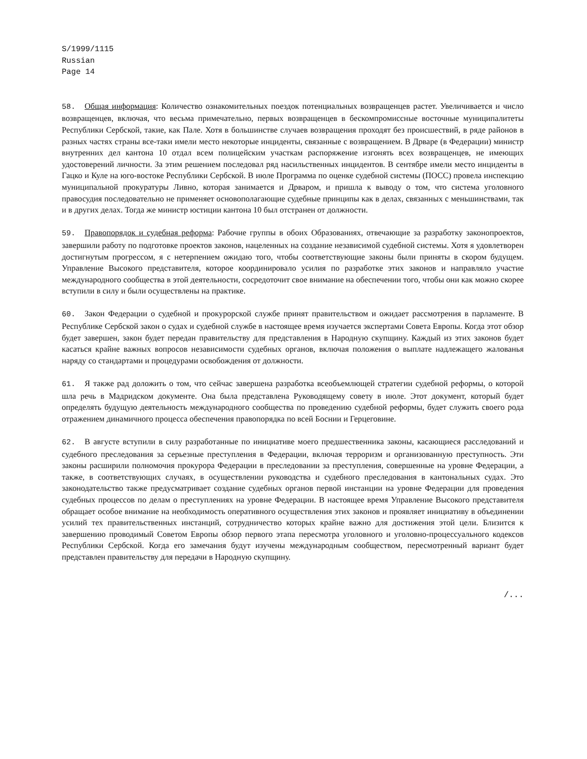S/1999/1115
Russian
Page 14
58. Общая информация: Количество ознакомительных поездок потенциальных возвращенцев растет. Увеличивается и число возвращенцев, включая, что весьма примечательно, первых возвращенцев в бескомпромиссные восточные муниципалитеты Республики Сербской, такие, как Пале. Хотя в большинстве случаев возвращения проходят без происшествий, в ряде районов в разных частях страны все-таки имели место некоторые инциденты, связанные с возвращением. В Дрваре (в Федерации) министр внутренних дел кантона 10 отдал всем полицейским участкам распоряжение изгонять всех возвращенцев, не имеющих удостоверений личности. За этим решением последовал ряд насильственных инцидентов. В сентябре имели место инциденты в Гацко и Куле на юго-востоке Республики Сербской. В июле Программа по оценке судебной системы (ПОСС) провела инспекцию муниципальной прокуратуры Ливно, которая занимается и Дрваром, и пришла к выводу о том, что система уголовного правосудия последовательно не применяет основополагающие судебные принципы как в делах, связанных с меньшинствами, так и в других делах. Тогда же министр юстиции кантона 10 был отстранен от должности.
59. Правопорядок и судебная реформа: Рабочие группы в обоих Образованиях, отвечающие за разработку законопроектов, завершили работу по подготовке проектов законов, нацеленных на создание независимой судебной системы. Хотя я удовлетворен достигнутым прогрессом, я с нетерпением ожидаю того, чтобы соответствующие законы были приняты в скором будущем. Управление Высокого представителя, которое координировало усилия по разработке этих законов и направляло участие международного сообщества в этой деятельности, сосредоточит свое внимание на обеспечении того, чтобы они как можно скорее вступили в силу и были осуществлены на практике.
60. Закон Федерации о судебной и прокурорской службе принят правительством и ожидает рассмотрения в парламенте. В Республике Сербской закон о судах и судебной службе в настоящее время изучается экспертами Совета Европы. Когда этот обзор будет завершен, закон будет передан правительству для представления в Народную скупщину. Каждый из этих законов будет касаться крайне важных вопросов независимости судебных органов, включая положения о выплате надлежащего жалованья наряду со стандартами и процедурами освобождения от должности.
61. Я также рад доложить о том, что сейчас завершена разработка всеобъемлющей стратегии судебной реформы, о которой шла речь в Мадридском документе. Она была представлена Руководящему совету в июле. Этот документ, который будет определять будущую деятельность международного сообщества по проведению судебной реформы, будет служить своего рода отражением динамичного процесса обеспечения правопорядка по всей Боснии и Герцеговине.
62. В августе вступили в силу разработанные по инициативе моего предшественника законы, касающиеся расследований и судебного преследования за серьезные преступления в Федерации, включая терроризм и организованную преступность. Эти законы расширили полномочия прокурора Федерации в преследовании за преступления, совершенные на уровне Федерации, а также, в соответствующих случаях, в осуществлении руководства и судебного преследования в кантональных судах. Это законодательство также предусматривает создание судебных органов первой инстанции на уровне Федерации для проведения судебных процессов по делам о преступлениях на уровне Федерации. В настоящее время Управление Высокого представителя обращает особое внимание на необходимость оперативного осуществления этих законов и проявляет инициативу в объединении усилий тех правительственных инстанций, сотрудничество которых крайне важно для достижения этой цели. Близится к завершению проводимый Советом Европы обзор первого этапа пересмотра уголовного и уголовно-процессуального кодексов Республики Сербской. Когда его замечания будут изучены международным сообществом, пересмотренный вариант будет представлен правительству для передачи в Народную скупщину.
/...